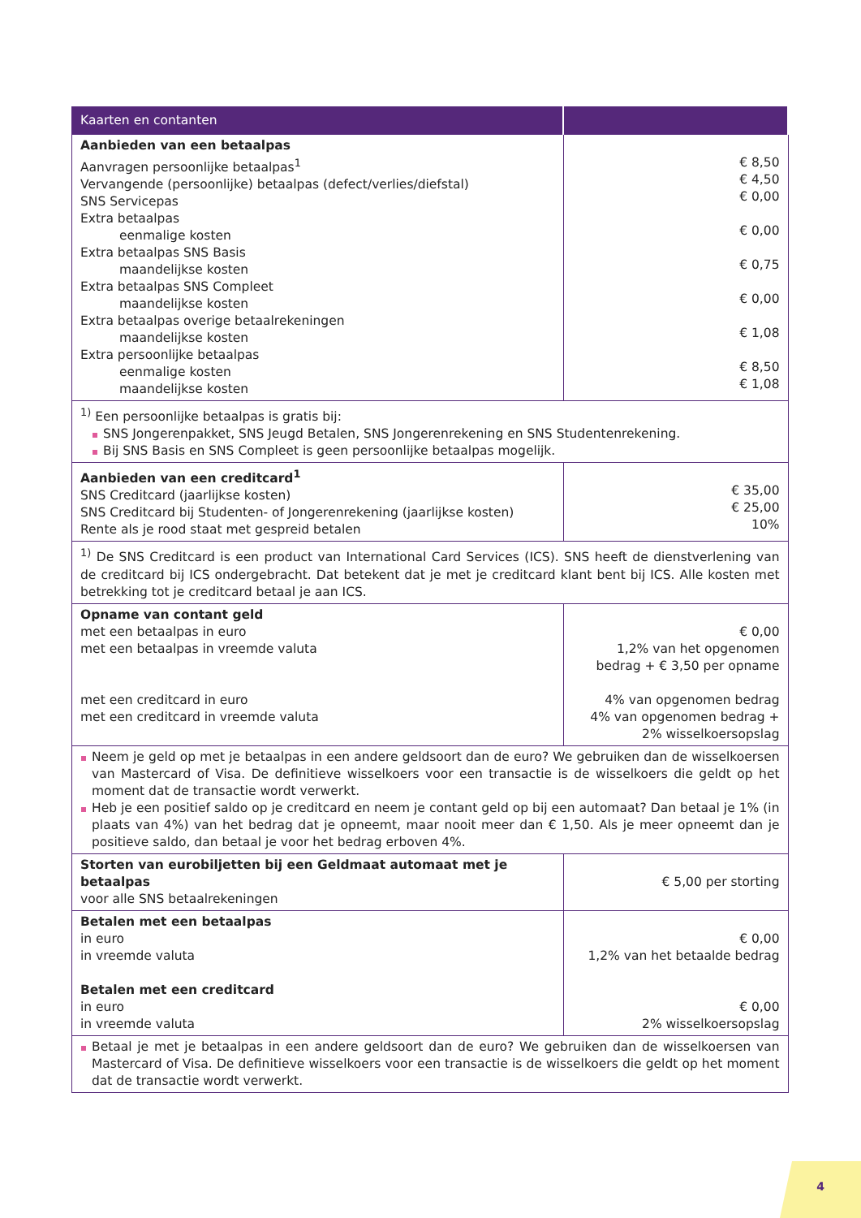| Kaarten en contanten | |
| --- | --- |
| Aanbieden van een betaalpas Aanvragen persoonlijke betaalpas<sup>1</sup> Vervangende (persoonlijke) betaalpas (defect/verlies/diefstal) SNS Servicepas Extra betaalpas eenmalige kosten Extra betaalpas SNS Basis maandelijkse kosten Extra betaalpas SNS Compleet maandelijkse kosten Extra betaalpas overige betaalrekeningen maandelijkse kosten Extra persoonlijke betaalpas eenmalige kosten maandelijkse kosten | € 8,50 € 4,50 € 0,00 € 0,00 € 0,75 € 0,00 € 1,08 € 8,50 € 1,08 |
| <sup>1)</sup> Een persoonlijke betaalpas is gratis bij: SNS Jongerenpakket, SNS Jeugd Betalen, SNS Jongerenrekening en SNS Studentenrekening. Bij SNS Basis en SNS Compleet is geen persoonlijke betaalpas mogelijk. | |
| Aanbieden van een creditcard<sup>1</sup> SNS Creditcard (jaarlijkse kosten) SNS Creditcard bij Studenten- of Jongerenrekening (jaarlijkse kosten) Rente als je rood staat met gespreid betalen | € 35,00 € 25,00 10% |
| <sup>1)</sup> De SNS Creditcard is een product van International Card Services (ICS). SNS heeft de dienstverlening van de creditcard bij ICS ondergebracht. Dat betekent dat je met je creditcard klant bent bij ICS. Alle kosten met betrekking tot je creditcard betaal je aan ICS. | |
| Opname van contant geld met een betaalpas in euro met een betaalpas in vreemde valuta met een creditcard in euro met een creditcard in vreemde valuta | € 0,00 1,2% van het opgenomen bedrag + € 3,50 per opname 4% van opgenomen bedrag 4% van opgenomen bedrag + 2% wisselkoersopslag |
| Neem je geld op met je betaalpas in een andere geldsoort dan de euro? We gebruiken dan de wisselkoersen van Mastercard of Visa. De definitieve wisselkoers voor een transactie is de wisselkoers die geldt op het moment dat de transactie wordt verwerkt. Heb je een positief saldo op je creditcard en neem je contant geld op bij een automaat? Dan betaal je 1% (in plaats van 4%) van het bedrag dat je opneemt, maar nooit meer dan € 1,50. Als je meer opneemt dan je positieve saldo, dan betaal je voor het bedrag erboven 4%. | |
| Storten van eurobiljetten bij een Geldmaat automaat met je betaalpas voor alle SNS betaalrekeningen | € 5,00 per storting |
| Betalen met een betaalpas in euro in vreemde valuta Betalen met een creditcard in euro in vreemde valuta | € 0,00 1,2% van het betaalde bedrag € 0,00 2% wisselkoersopslag |
| Betaal je met je betaalpas in een andere geldsoort dan de euro? We gebruiken dan de wisselkoersen van Mastercard of Visa. De definitieve wisselkoers voor een transactie is de wisselkoers die geldt op het moment dat de transactie wordt verwerkt. | |
4